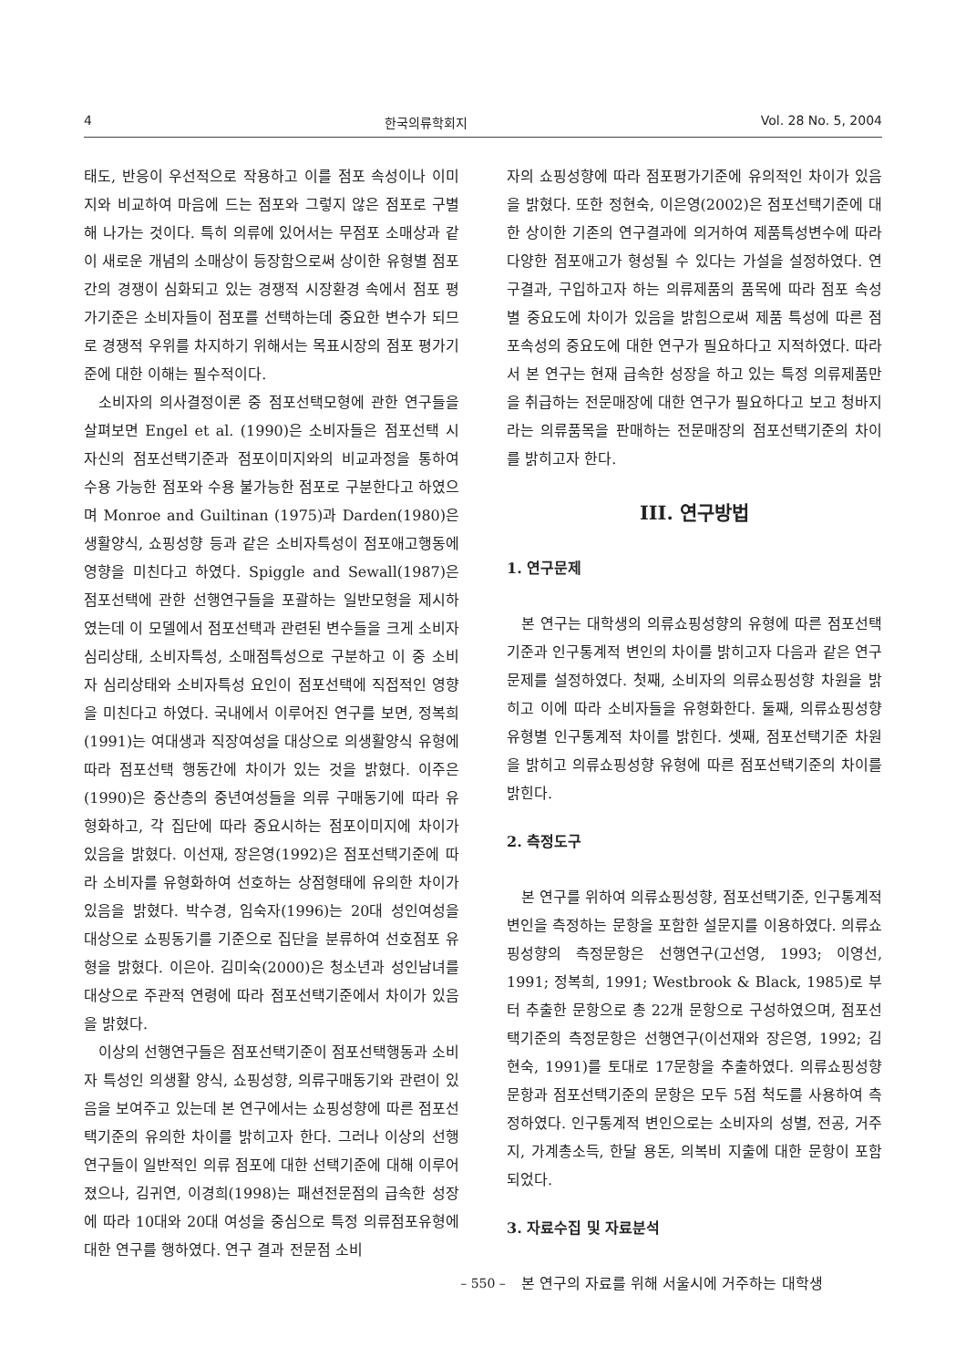4 한국의류학회지 Vol. 28 No. 5, 2004
태도, 반응이 우선적으로 작용하고 이를 점포 속성이나 이미지와 비교하여 마음에 드는 점포와 그렇지 않은 점포로 구별해 나가는 것이다. 특히 의류에 있어서는 무점포 소매상과 같이 새로운 개념의 소매상이 등장함으로써 상이한 유형별 점포간의 경쟁이 심화되고 있는 경쟁적 시장환경 속에서 점포 평가기준은 소비자들이 점포를 선택하는데 중요한 변수가 되므로 경쟁적 우위를 차지하기 위해서는 목표시장의 점포 평가기준에 대한 이해는 필수적이다.
소비자의 의사결정이론 중 점포선택모형에 관한 연구들을 살펴보면 Engel et al. (1990)은 소비자들은 점포선택 시 자신의 점포선택기준과 점포이미지와의 비교과정을 통하여 수용 가능한 점포와 수용 불가능한 점포로 구분한다고 하였으며 Monroe and Guiltinan (1975)과 Darden(1980)은 생활양식, 쇼핑성향 등과 같은 소비자특성이 점포애고행동에 영향을 미친다고 하였다. Spiggle and Sewall(1987)은 점포선택에 관한 선행연구들을 포괄하는 일반모형을 제시하였는데 이 모델에서 점포선택과 관련된 변수들을 크게 소비자 심리상태, 소비자특성, 소매점특성으로 구분하고 이 중 소비자 심리상태와 소비자특성 요인이 점포선택에 직접적인 영향을 미친다고 하였다. 국내에서 이루어진 연구를 보면, 정복희(1991)는 여대생과 직장여성을 대상으로 의생활양식 유형에 따라 점포선택 행동간에 차이가 있는 것을 밝혔다. 이주은(1990)은 중산층의 중년여성들을 의류 구매동기에 따라 유형화하고, 각 집단에 따라 중요시하는 점포이미지에 차이가 있음을 밝혔다. 이선재, 장은영(1992)은 점포선택기준에 따라 소비자를 유형화하여 선호하는 상점형태에 유의한 차이가 있음을 밝혔다. 박수경, 임숙자(1996)는 20대 성인여성을 대상으로 쇼핑동기를 기준으로 집단을 분류하여 선호점포 유형을 밝혔다. 이은아. 김미숙(2000)은 청소년과 성인남녀를 대상으로 주관적 연령에 따라 점포선택기준에서 차이가 있음을 밝혔다.
이상의 선행연구들은 점포선택기준이 점포선택행동과 소비자 특성인 의생활 양식, 쇼핑성향, 의류구매동기와 관련이 있음을 보여주고 있는데 본 연구에서는 쇼핑성향에 따른 점포선택기준의 유의한 차이를 밝히고자 한다. 그러나 이상의 선행연구들이 일반적인 의류 점포에 대한 선택기준에 대해 이루어졌으나, 김귀연, 이경희(1998)는 패션전문점의 급속한 성장에 따라 10대와 20대 여성을 중심으로 특정 의류점포유형에 대한 연구를 행하였다. 연구 결과 전문점 소비
자의 쇼핑성향에 따라 점포평가기준에 유의적인 차이가 있음을 밝혔다. 또한 정현숙, 이은영(2002)은 점포선택기준에 대한 상이한 기존의 연구결과에 의거하여 제품특성변수에 따라 다양한 점포애고가 형성될 수 있다는 가설을 설정하였다. 연구결과, 구입하고자 하는 의류제품의 품목에 따라 점포 속성별 중요도에 차이가 있음을 밝힘으로써 제품 특성에 따른 점포속성의 중요도에 대한 연구가 필요하다고 지적하였다. 따라서 본 연구는 현재 급속한 성장을 하고 있는 특정 의류제품만을 취급하는 전문매장에 대한 연구가 필요하다고 보고 청바지라는 의류품목을 판매하는 전문매장의 점포선택기준의 차이를 밝히고자 한다.
III. 연구방법
1. 연구문제
본 연구는 대학생의 의류쇼핑성향의 유형에 따른 점포선택기준과 인구통계적 변인의 차이를 밝히고자 다음과 같은 연구문제를 설정하였다. 첫째, 소비자의 의류쇼핑성향 차원을 밝히고 이에 따라 소비자들을 유형화한다. 둘째, 의류쇼핑성향 유형별 인구통계적 차이를 밝힌다. 셋째, 점포선택기준 차원을 밝히고 의류쇼핑성향 유형에 따른 점포선택기준의 차이를 밝힌다.
2. 측정도구
본 연구를 위하여 의류쇼핑성향, 점포선택기준, 인구통계적 변인을 측정하는 문항을 포함한 설문지를 이용하였다. 의류쇼핑성향의 측정문항은 선행연구(고선영, 1993; 이영선, 1991; 정복희, 1991; Westbrook & Black, 1985)로 부터 추출한 문항으로 총 22개 문항으로 구성하였으며, 점포선택기준의 측정문항은 선행연구(이선재와 장은영, 1992; 김현숙, 1991)를 토대로 17문항을 추출하였다. 의류쇼핑성향 문항과 점포선택기준의 문항은 모두 5점 척도를 사용하여 측정하였다. 인구통계적 변인으로는 소비자의 성별, 전공, 거주지, 가계총소득, 한달 용돈, 의복비 지출에 대한 문항이 포함되었다.
3. 자료수집 및 자료분석
본 연구의 자료를 위해 서울시에 거주하는 대학생
– 550 –